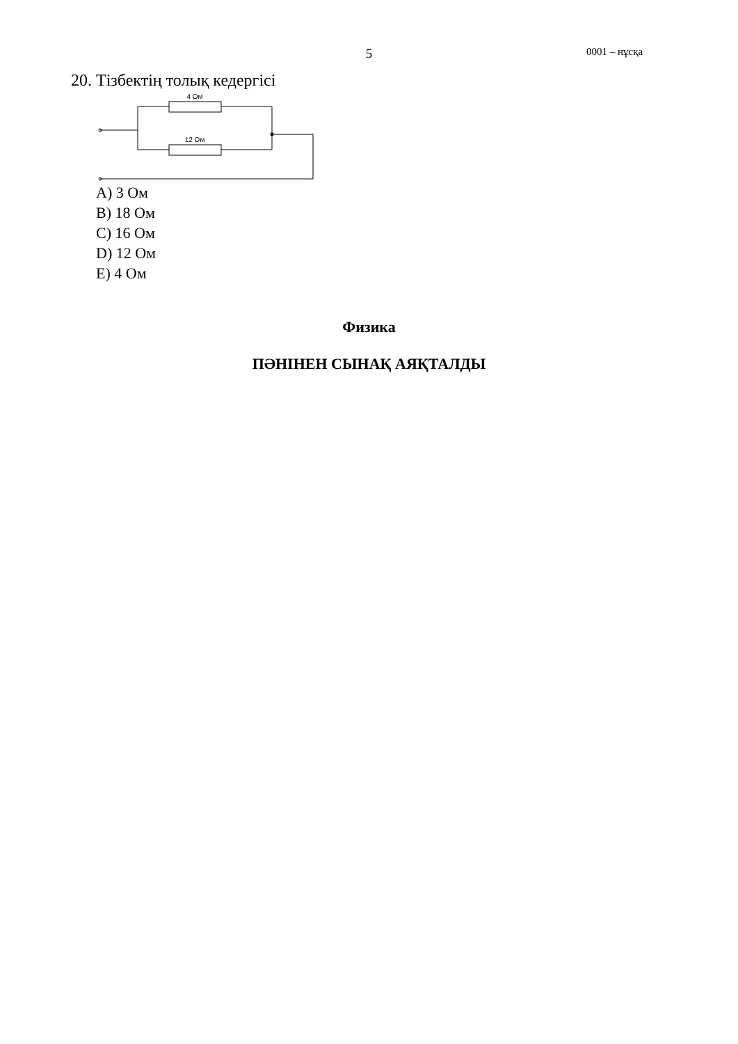5 0001 – нұсқа
20. Тізбектің толық кедергісі
4 Ом
12 Ом
A) 3 Ом
B) 18 Ом
C) 16 Ом
D) 12 Ом
E) 4 Ом
Физика
ПӘНІНЕН СЫНАҚ АЯҚТАЛДЫ